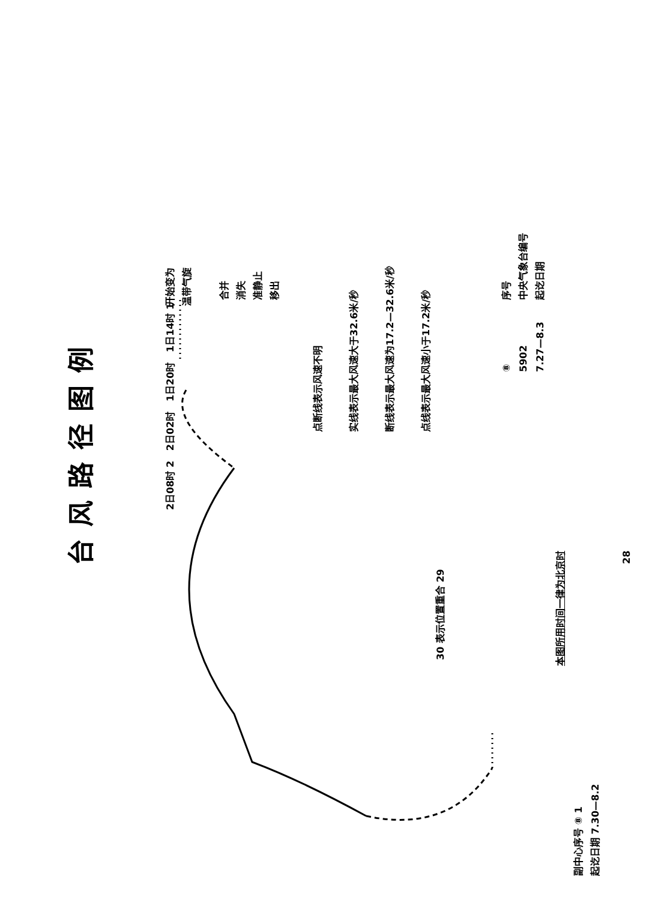台风路径图例
开始变为
温带气旋
合并
消失
准静止
移出
2日08时 2 2日02时 1日20时 1日14时 1
30 表示位置重合 29
28
点断线表示风速不明
实线表示最大风速大于32.6米/秒
断线表示最大风速为17.2—32.6米/秒
点线表示最大风速小于17.2米/秒
序号
中央气象台编号
起讫日期
⑧
5902
7.27—8.3
本图所用时间一律为北京时
副中心序号 ⑧ 1
起讫日期 7.30—8.2